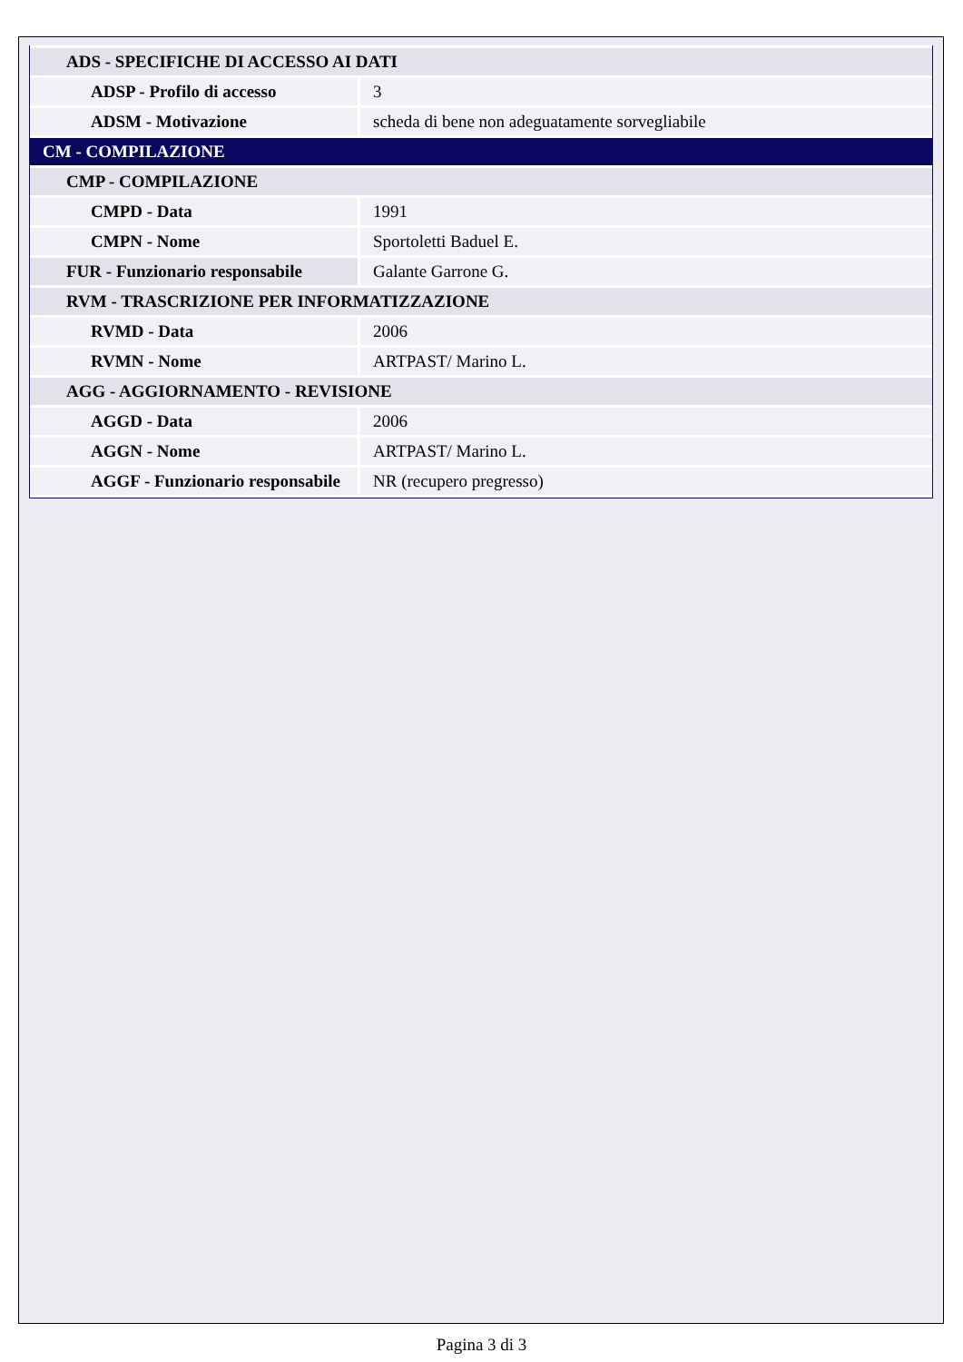| ADS - SPECIFICHE DI ACCESSO AI DATI | |
| ADSP - Profilo di accesso | 3 |
| ADSM - Motivazione | scheda di bene non adeguatamente sorvegliabile |
| CM - COMPILAZIONE | |
| CMP - COMPILAZIONE | |
| CMPD - Data | 1991 |
| CMPN - Nome | Sportoletti Baduel E. |
| FUR - Funzionario responsabile | Galante Garrone G. |
| RVM - TRASCRIZIONE PER INFORMATIZZAZIONE | |
| RVMD - Data | 2006 |
| RVMN - Nome | ARTPAST/ Marino L. |
| AGG - AGGIORNAMENTO - REVISIONE | |
| AGGD - Data | 2006 |
| AGGN - Nome | ARTPAST/ Marino L. |
| AGGF - Funzionario responsabile | NR (recupero pregresso) |
Pagina 3 di 3